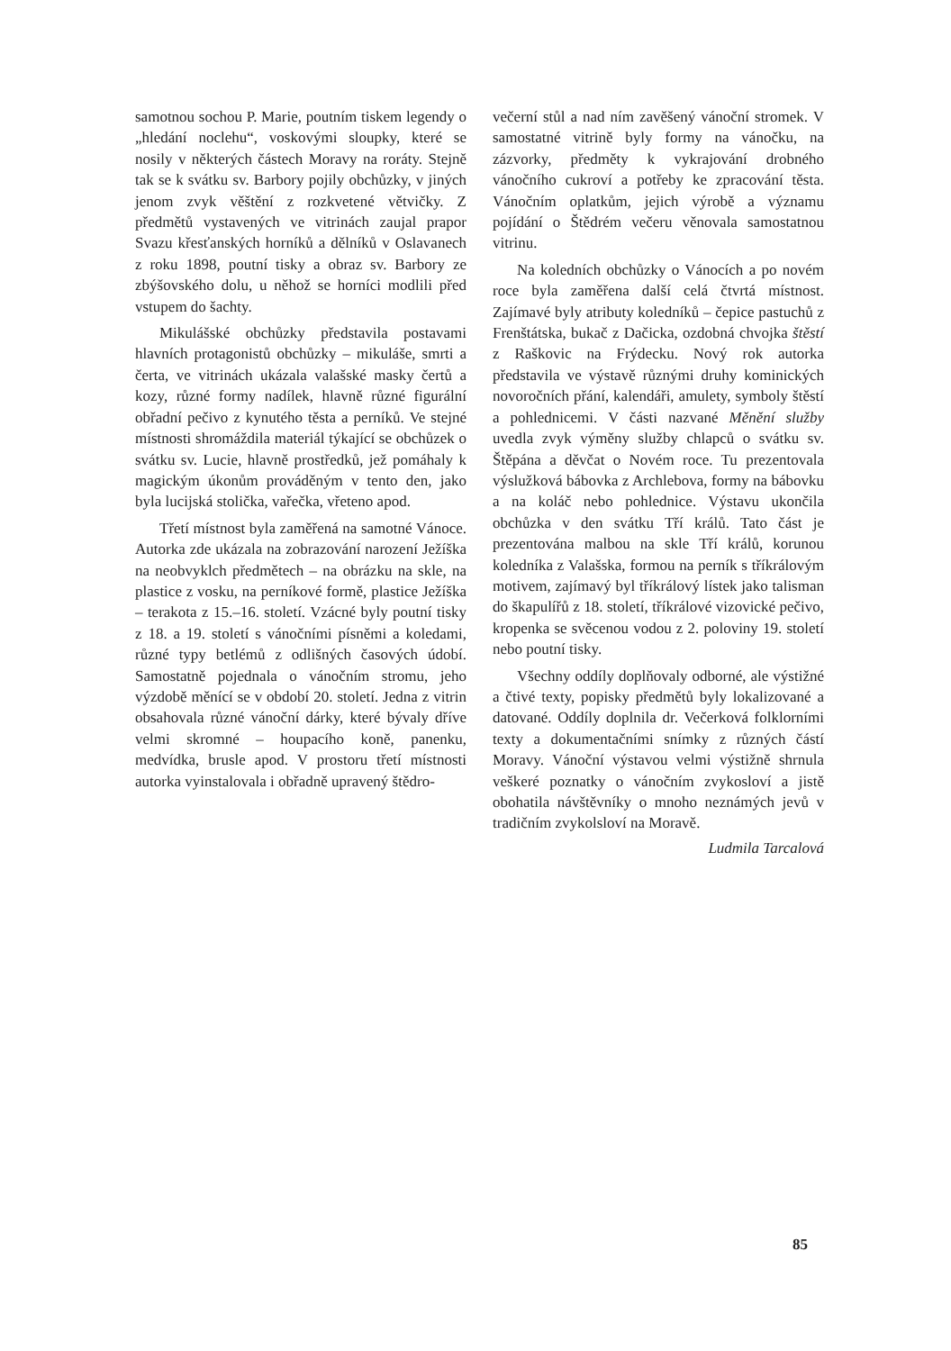samotnou sochou P. Marie, poutním tiskem legendy o „hledání noclehu“, voskovými sloupky, které se nosily v některých částech Moravy na roráty. Stejně tak se k svátku sv. Barbory pojily obchůzky, v jiných jenom zvyk věštění z rozkvetené větvičky. Z předmětů vystavených ve vitrinách zaujal prapor Svazu křesťanských horníků a dělníků v Oslavanech z roku 1898, poutní tisky a obraz sv. Barbory ze zbýšovského dolu, u něhož se horníci modlili před vstupem do šachty.
Mikulášské obchůzky představila postavami hlavních protagonistů obchůzky – mikuláše, smrti a čerta, ve vitrinách ukázala valašské masky čertů a kozy, různé formy nadílek, hlavně různé figurální obřadní pečivo z kynutého těsta a perníků. Ve stejné místnosti shromáždila materiál týkající se obchůzek o svátku sv. Lucie, hlavně prostředků, jež pomáhaly k magickým úkonům prováděným v tento den, jako byla lucijská stolička, vařečka, vřeteno apod.
Třetí místnost byla zaměřená na samotné Vánoce. Autorka zde ukázala na zobrazování narození Ježíška na neobvyklch předmětech – na obrázku na skle, na plastice z vosku, na perníkové formě, plastice Ježíška – terakota z 15.–16. století. Vzácné byly poutní tisky z 18. a 19. století s vánočními písněmi a koledami, různé typy betlémů z odlišných časových údobí. Samostatně pojednala o vánočním stromu, jeho výzdobě měnící se v období 20. století. Jedna z vitrin obsahovala různé vánoční dárky, které bývaly dříve velmi skromné – houpacího koně, panenku, medvídka, brusle apod. V prostoru třetí místnosti autorka vyinstalovala i obřadně upravený štědro-
večerní stůl a nad ním zavěšený vánoční stromek. V samostatné vitrině byly formy na vánočku, na zázvorky, předměty k vykrajování drobného vánočního cukroví a potřeby ke zpracování těsta. Vánočním oplatkům, jejich výrobě a významu pojídání o Štědrém večeru věnovala samostatnou vitrinu.
Na koledních obchůzky o Vánocích a po novém roce byla zaměřena další celá čtvrtá místnost. Zajímavé byly atributy koledníků – čepice pastuchů z Frenštátska, bukač z Dačicka, ozdobná chvojka štěstí z Raškovic na Frýdecku. Nový rok autorka představila ve výstavě různými druhy kominických novoročních přání, kalendáři, amulety, symboly štěstí a pohlednicemi. V části nazvané Měnění služby uvedla zvyk výměny služby chlapců o svátku sv. Štěpána a děvčat o Novém roce. Tu prezentovala výslužková bábovka z Archlebova, formy na bábovku a na koláč nebo pohlednice. Výstavu ukončila obchůzka v den svátku Tří králů. Tato část je prezentována malbou na skle Tří králů, korunou koledníka z Valašska, formou na perník s tříkrálovým motivem, zajímavý byl tříkrálový lístek jako talisman do škapulířů z 18. století, tříkrálové vizovické pečivo, kropenka se svěcenou vodou z 2. poloviny 19. století nebo poutní tisky.
Všechny oddíly doplňovaly odborné, ale výstižné a čtivé texty, popisky předmětů byly lokalizované a datované. Oddíly doplnila dr. Večerková folklorními texty a dokumentačními snímky z různých částí Moravy. Vánoční výstavou velmi výstižně shrnula veškeré poznatky o vánočním zvykosloví a jistě obohatila návštěvníky o mnoho neznámých jevů v tradičním zvykolsloví na Moravě.
Ludmila Tarcalová
85